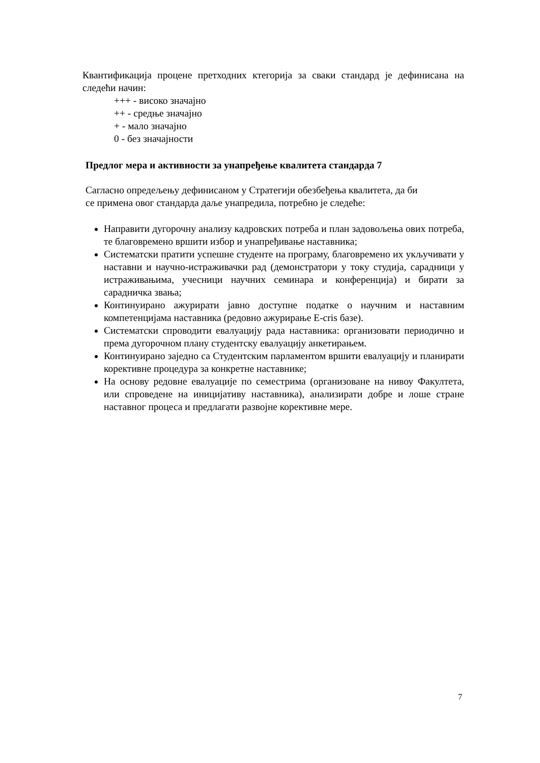Квантификација процене претходних ктегорија за сваки стандард је дефинисана на следећи начин:
+++ - високо значајно
++ - средње значајно
+ - мало значајно
0 - без значајности
Предлог мера и активности за унапређење квалитета стандарда 7
Сагласно опредељењу дефинисаном у Стратегији обезбеђења квалитета, да би
се примена овог стандарда даље унапредила, потребно је следеће:
Направити дугорочну анализу кадровских потреба и план задовољења ових потреба, те благовремено вршити избор и унапређивање наставника;
Систематски пратити успешне студенте на програму, благовремено их укључивати у наставни и научно-истраживачки рад (демонстратори у току студија, сарадници у истраживањима, учесници научних семинара и конференција) и бирати за сарадничка звања;
Континуирано ажурирати јавно доступне податке о научним и наставним компетенцијама наставника (редовно ажурирање E-cris базе).
Систематски спроводити евалуацију рада наставника: организовати периодично и према дугорочном плану студентску евалуацију анкетирањем.
Континуирано заједно са Студентским парламентом вршити евалуацију и планирати корективне процедура за конкретне наставнике;
На основу редовне евалуације по семестрима (организоване на нивоу Факултета, или спроведене на иницијативу наставника), анализирати добре и лоше стране наставног процеса и предлагати развојне корективне мере.
7